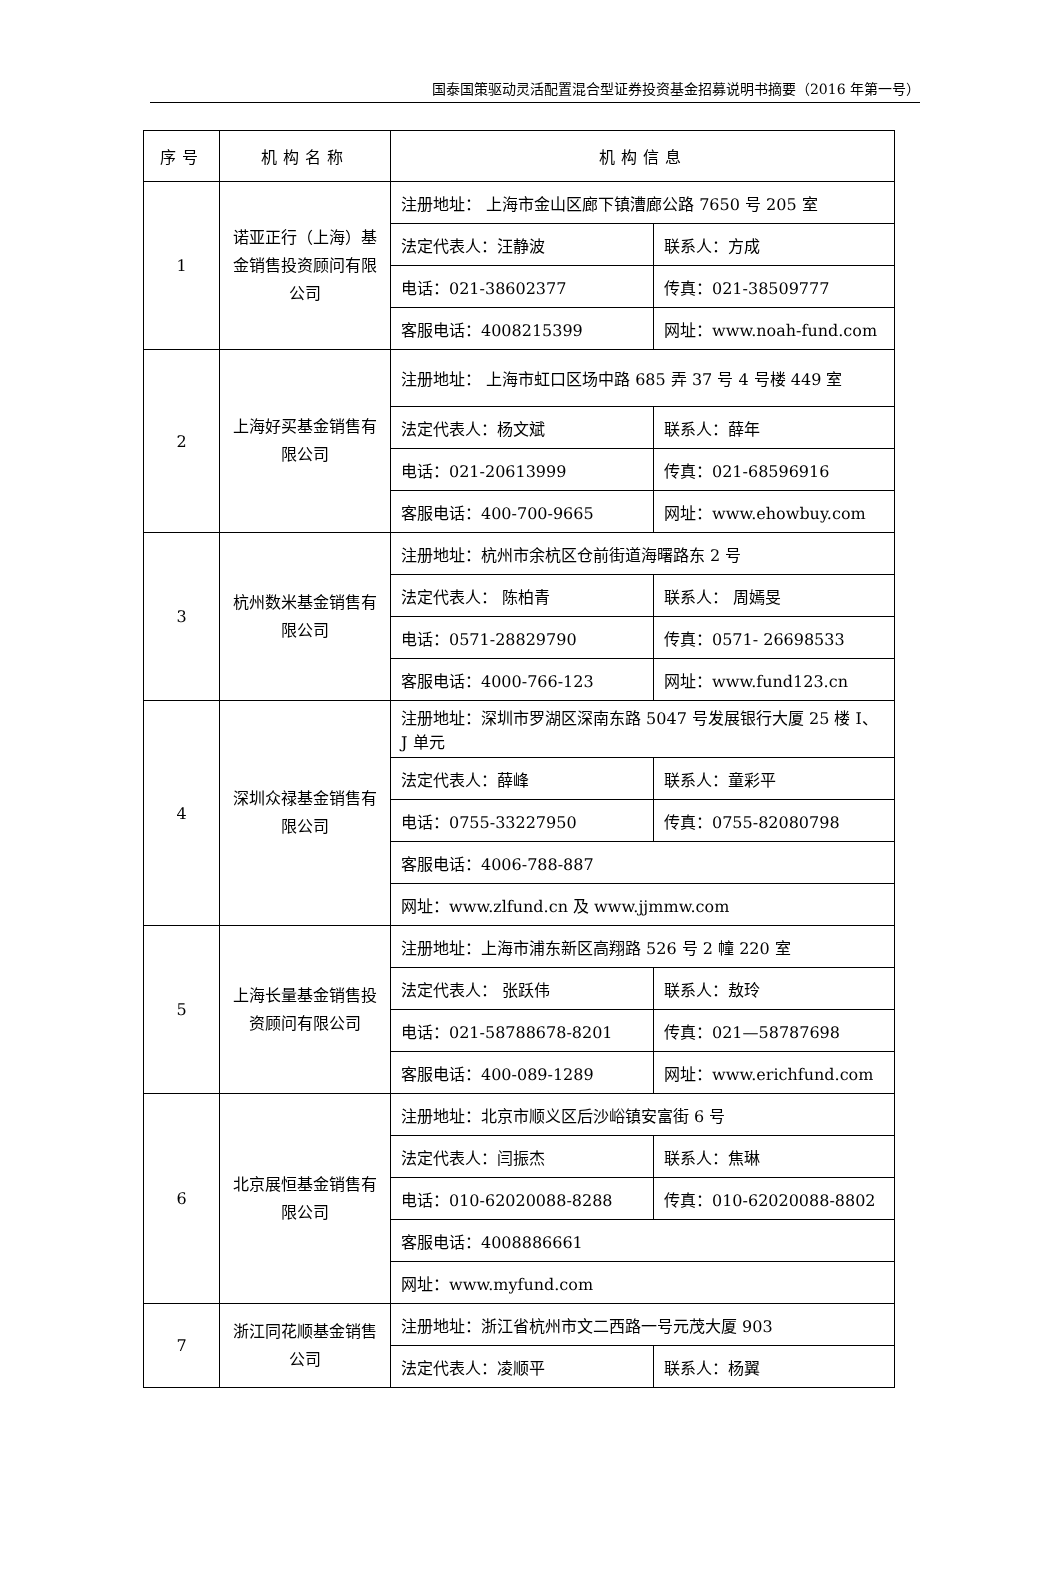国泰国策驱动灵活配置混合型证券投资基金招募说明书摘要（2016 年第一号）
| 序号 | 机构名称 | 机构信息 | |
| --- | --- | --- | --- |
| 1 | 诺亚正行（上海）基金销售投资顾问有限公司 | 注册地址： 上海市金山区廊下镇漕廊公路 7650 号 205 室 | |
| | | 法定代表人：汪静波 | 联系人：方成 |
| | | 电话：021-38602377 | 传真：021-38509777 |
| | | 客服电话：4008215399 | 网址：www.noah-fund.com |
| 2 | 上海好买基金销售有限公司 | 注册地址： 上海市虹口区场中路 685 弄 37 号 4 号楼 449 室 | |
| | | 法定代表人：杨文斌 | 联系人：薛年 |
| | | 电话：021-20613999 | 传真：021-68596916 |
| | | 客服电话：400-700-9665 | 网址：www.ehowbuy.com |
| 3 | 杭州数米基金销售有限公司 | 注册地址：杭州市余杭区仓前街道海曙路东 2 号 | |
| | | 法定代表人： 陈柏青 | 联系人： 周嫣旻 |
| | | 电话：0571-28829790 | 传真：0571- 26698533 |
| | | 客服电话：4000-766-123 | 网址：www.fund123.cn |
| 4 | 深圳众禄基金销售有限公司 | 注册地址：深圳市罗湖区深南东路 5047 号发展银行大厦 25 楼 I、J 单元 | |
| | | 法定代表人：薛峰 | 联系人：童彩平 |
| | | 电话：0755-33227950 | 传真：0755-82080798 |
| | | 客服电话：4006-788-887 | |
| | | 网址：www.zlfund.cn 及 www.jjmmw.com | |
| 5 | 上海长量基金销售投资顾问有限公司 | 注册地址：上海市浦东新区高翔路 526 号 2 幢 220 室 | |
| | | 法定代表人： 张跃伟 | 联系人：敖玲 |
| | | 电话：021-58788678-8201 | 传真：021—58787698 |
| | | 客服电话：400-089-1289 | 网址：www.erichfund.com |
| 6 | 北京展恒基金销售有限公司 | 注册地址：北京市顺义区后沙峪镇安富街 6 号 | |
| | | 法定代表人：闫振杰 | 联系人：焦琳 |
| | | 电话：010-62020088-8288 | 传真：010-62020088-8802 |
| | | 客服电话：4008886661 | |
| | | 网址：www.myfund.com | |
| 7 | 浙江同花顺基金销售公司 | 注册地址：浙江省杭州市文二西路一号元茂大厦 903 | |
| | | 法定代表人：凌顺平 | 联系人：杨翼 |